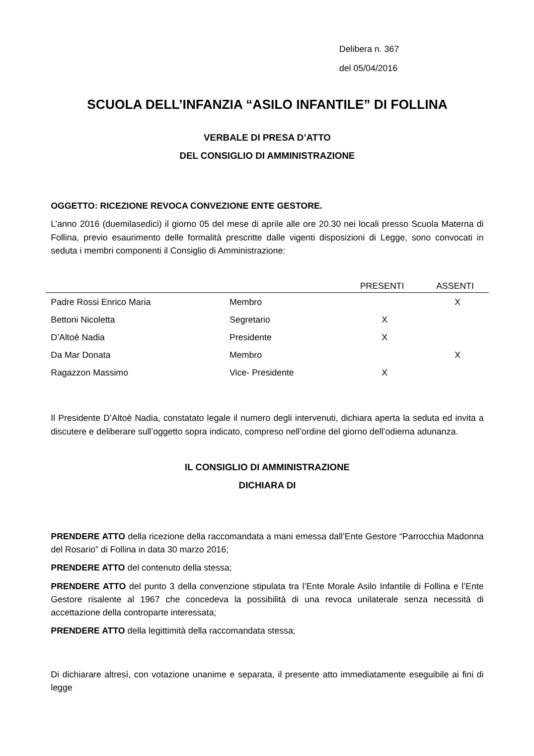Delibera n. 367
del 05/04/2016
SCUOLA DELL’INFANZIA “ASILO INFANTILE” DI FOLLINA
VERBALE DI PRESA D’ATTO
DEL CONSIGLIO DI AMMINISTRAZIONE
OGGETTO: RICEZIONE REVOCA CONVEZIONE ENTE GESTORE.
L’anno 2016 (duemilasedici) il giorno 05 del mese di aprile alle ore 20.30 nei locali presso Scuola Materna di Follina, previo esaurimento delle formalità prescritte dalle vigenti disposizioni di Legge, sono convocati in seduta i membri componenti il Consiglio di Amministrazione:
| | | PRESENTI | ASSENTI |
| --- | --- | --- | --- |
| Padre Rossi Enrico Maria | Membro | | X |
| Bettoni Nicoletta | Segretario | X | |
| D’Altoè Nadia | Presidente | X | |
| Da Mar Donata | Membro | | X |
| Ragazzon Massimo | Vice- Presidente | X | |
Il Presidente D’Altoè Nadia, constatato legale il numero degli intervenuti, dichiara aperta la seduta ed invita a discutere e deliberare sull’oggetto sopra indicato, compreso nell’ordine del giorno dell’odierna adunanza.
IL CONSIGLIO DI AMMINISTRAZIONE
DICHIARA DI
PRENDERE ATTO della ricezione della raccomandata a mani emessa dall’Ente Gestore “Parrocchia Madonna del Rosario” di Follina in data 30 marzo 2016;
PRENDERE ATTO del contenuto della stessa;
PRENDERE ATTO del punto 3 della convenzione stipulata tra l’Ente Morale Asilo Infantile di Follina e l’Ente Gestore risalente al 1967 che concedeva la possibilità di una revoca unilaterale senza necessità di accettazione della controparte interessata;
PRENDERE ATTO della legittimità della raccomandata stessa;
Di dichiarare altresì, con votazione unanime e separata, il presente atto immediatamente eseguibile ai fini di legge